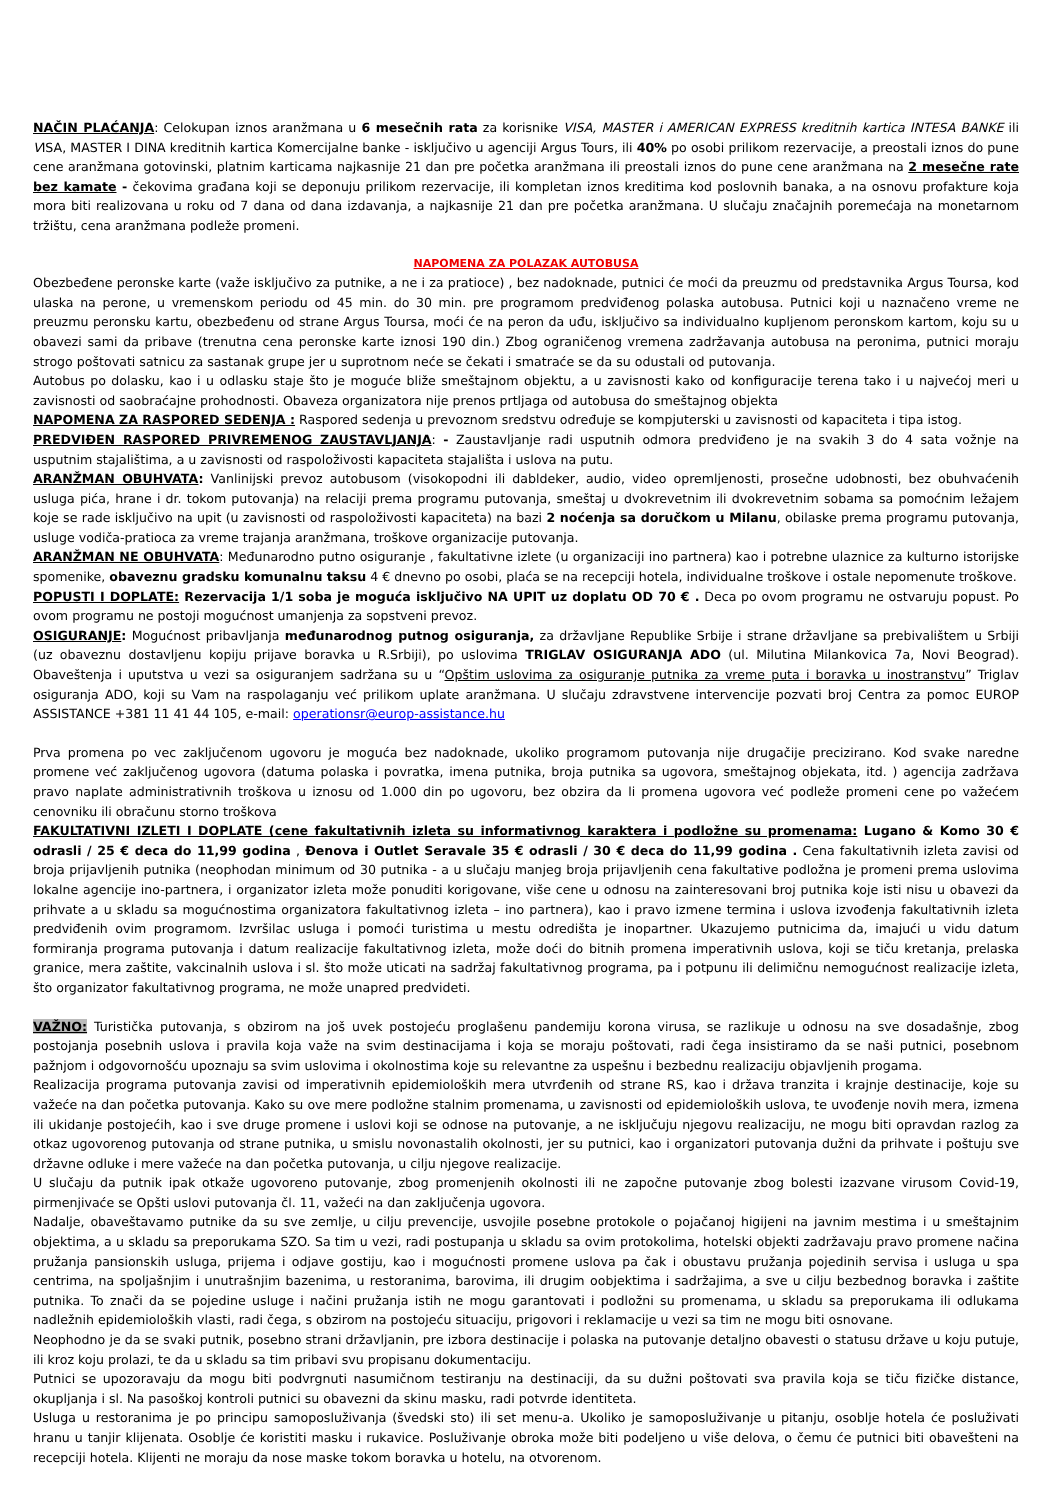NAČIN PLAĆANJA: Celokupan iznos aranžmana u 6 mesečnih rata za korisnike VISA, MASTER i AMERICAN EXPRESS kreditnih kartica INTESA BANKE ili VISA, MASTER I DINA kreditnih kartica Komercijalne banke - isključivo u agenciji Argus Tours, ili 40% po osobi prilikom rezervacije, a preostali iznos do pune cene aranžmana gotovinski, platnim karticama najkasnije 21 dan pre početka aranžmana ili preostali iznos do pune cene aranžmana na 2 mesečne rate bez kamate - čekovima građana koji se deponuju prilikom rezervacije, ili kompletan iznos kreditima kod poslovnih banaka, a na osnovu profakture koja mora biti realizovana u roku od 7 dana od dana izdavanja, a najkasnije 21 dan pre početka aranžmana. U slučaju značajnih poremećaja na monetarnom tržištu, cena aranžmana podleže promeni.
NAPOMENA ZA POLAZAK AUTOBUSA
Obezbeđene peronske karte (važe isključivo za putnike, a ne i za pratioce) , bez nadoknade, putnici će moći da preuzmu od predstavnika Argus Toursa, kod ulaska na perone, u vremenskom periodu od 45 min. do 30 min. pre programom predviđenog polaska autobusa. Putnici koji u naznačeno vreme ne preuzmu peronsku kartu, obezbeđenu od strane Argus Toursa, moći će na peron da uđu, isključivo sa individualno kupljenom peronskom kartom, koju su u obavezi sami da pribave (trenutna cena peronske karte iznosi 190 din.) Zbog ograničenog vremena zadržavanja autobusa na peronima, putnici moraju strogo poštovati satnicu za sastanak grupe jer u suprotnom neće se čekati i smatraće se da su odustali od putovanja.
Autobus po dolasku, kao i u odlasku staje što je moguće bliže smeštajnom objektu, a u zavisnosti kako od konfiguracije terena tako i u najvećoj meri u zavisnosti od saobraćajne prohodnosti. Obaveza organizatora nije prenos prtljaga od autobusa do smeštajnog objekta
NAPOMENA ZA RASPORED SEDENJA : Raspored sedenja u prevoznom sredstvu određuje se kompjuterski u zavisnosti od kapaciteta i tipa istog.
PREDVIĐEN RASPORED PRIVREMENOG ZAUSTAVLJANJA: - Zaustavljanje radi usputnih odmora predviđeno je na svakih 3 do 4 sata vožnje na usputnim stajalištima, a u zavisnosti od raspoloživosti kapaciteta stajališta i uslova na putu.
ARANŽMAN OBUHVATA: Vanlinijski prevoz autobusom (visokopodni ili dabldeker, audio, video opremljenosti, prosečne udobnosti, bez obuhvaćenih usluga pića, hrane i dr. tokom putovanja) na relaciji prema programu putovanja, smeštaj u dvokrevetnim ili dvokrevetnim sobama sa pomoćnim ležajem koje se rade isključivo na upit (u zavisnosti od raspoloživosti kapaciteta) na bazi 2 noćenja sa doručkom u Milanu, obilaske prema programu putovanja, usluge vodiča-pratioca za vreme trajanja aranžmana, troškove organizacije putovanja.
ARANŽMAN NE OBUHVATA: Međunarodno putno osiguranje , fakultativne izlete (u organizaciji ino partnera) kao i potrebne ulaznice za kulturno istorijske spomenike, obaveznu gradsku komunalnu taksu 4 € dnevno po osobi, plaća se na recepciji hotela, individualne troškove i ostale nepomenute troškove.
POPUSTI I DOPLATE: Rezervacija 1/1 soba je moguća isključivo NA UPIT uz doplatu OD 70 € . Deca po ovom programu ne ostvaruju popust. Po ovom programu ne postoji mogućnost umanjenja za sopstveni prevoz.
OSIGURANJE: Mogućnost pribavljanja međunarodnog putnog osiguranja, za državljane Republike Srbije i strane državljane sa prebivalištem u Srbiji (uz obaveznu dostavljenu kopiju prijave boravka u R.Srbiji), po uslovima TRIGLAV OSIGURANJA ADO (ul. Milutina Milankovica 7a, Novi Beograd). Obaveštenja i uputstva u vezi sa osiguranjem sadržana su u “Opštim uslovima za osiguranje putnika za vreme puta i boravka u inostranstvu” Triglav osiguranja ADO, koji su Vam na raspolaganju već prilikom uplate aranžmana. U slučaju zdravstvene intervencije pozvati broj Centra za pomoc EUROP ASSISTANCE +381 11 41 44 105, e-mail: operationsr@europ-assistance.hu
Prva promena po vec zaključenom ugovoru je moguća bez nadoknade, ukoliko programom putovanja nije drugačije precizirano. Kod svake naredne promene već zaključenog ugovora (datuma polaska i povratka, imena putnika, broja putnika sa ugovora, smeštajnog objekata, itd. ) agencija zadržava pravo naplate administrativnih troškova u iznosu od 1.000 din po ugovoru, bez obzira da li promena ugovora već podleže promeni cene po važećem cenovniku ili obračunu storno troškova
FAKULTATIVNI IZLETI I DOPLATE (cene fakultativnih izleta su informativnog karaktera i podložne su promenama: Lugano & Komo 30 € odrasli / 25 € deca do 11,99 godina , Đenova i Outlet Seravale 35 € odrasli / 30 € deca do 11,99 godina . Cena fakultativnih izleta zavisi od broja prijavljenih putnika (neophodan minimum od 30 putnika - a u slučaju manjeg broja prijavljenih cena fakultative podložna je promeni prema uslovima lokalne agencije ino-partnera, i organizator izleta može ponuditi korigovane, više cene u odnosu na zainteresovani broj putnika koje isti nisu u obavezi da prihvate a u skladu sa mogućnostima organizatora fakultativnog izleta – ino partnera), kao i pravo izmene termina i uslova izvođenja fakultativnih izleta predviđenih ovim programom. Izvršilac usluga i pomoći turistima u mestu odredišta je inopartner. Ukazujemo putnicima da, imajući u vidu datum formiranja programa putovanja i datum realizacije fakultativnog izleta, može doći do bitnih promena imperativnih uslova, koji se tiču kretanja, prelaska granice, mera zaštite, vakcinalnih uslova i sl. što može uticati na sadržaj fakultativnog programa, pa i potpunu ili delimičnu nemogućnost realizacije izleta, što organizator fakultativnog programa, ne može unapred predvideti.
VAŽNO: Turistička putovanja, s obzirom na još uvek postojeću proglašenu pandemiju korona virusa, se razlikuje u odnosu na sve dosadašnje, zbog postojanja posebnih uslova i pravila koja važe na svim destinacijama i koja se moraju poštovati, radi čega insistiramo da se naši putnici, posebnom pažnjom i odgovornošću upoznaju sa svim uslovima i okolnostima koje su relevantne za uspešnu i bezbednu realizaciju objavljenih progama.
Realizacija programa putovanja zavisi od imperativnih epidemioloških mera utvrđenih od strane RS, kao i država tranzita i krajnje destinacije, koje su važeće na dan početka putovanja. Kako su ove mere podložne stalnim promenama, u zavisnosti od epidemioloških uslova, te uvođenje novih mera, izmena ili ukidanje postojećih, kao i sve druge promene i uslovi koji se odnose na putovanje, a ne isključuju njegovu realizaciju, ne mogu biti opravdan razlog za otkaz ugovorenog putovanja od strane putnika, u smislu novonastalih okolnosti, jer su putnici, kao i organizatori putovanja dužni da prihvate i poštuju sve državne odluke i mere važeće na dan početka putovanja, u cilju njegove realizacije.
U slučaju da putnik ipak otkaže ugovoreno putovanje, zbog promenjenih okolnosti ili ne započne putovanje zbog bolesti izazvane virusom Covid-19, pirmenjivaće se Opšti uslovi putovanja čl. 11, važeći na dan zaključenja ugovora.
Nadalje, obaveštavamo putnike da su sve zemlje, u cilju prevencije, usvojile posebne protokole o pojačanoj higijeni na javnim mestima i u smeštajnim objektima, a u skladu sa preporukama SZO. Sa tim u vezi, radi postupanja u skladu sa ovim protokolima, hotelski objekti zadržavaju pravo promene načina pružanja pansionskih usluga, prijema i odjave gostiju, kao i mogućnosti promene uslova pa čak i obustavu pružanja pojedinih servisa i usluga u spa centrima, na spoljašnjim i unutrašnjim bazenima, u restoranima, barovima, ili drugim oobjektima i sadržajima, a sve u cilju bezbednog boravka i zaštite putnika. To znači da se pojedine usluge i načini pružanja istih ne mogu garantovati i podložni su promenama, u skladu sa preporukama ili odlukama nadležnih epidemioloških vlasti, radi čega, s obzirom na postojeću situaciju, prigovori i reklamacije u vezi sa tim ne mogu biti osnovane.
Neophodno je da se svaki putnik, posebno strani državljanin, pre izbora destinacije i polaska na putovanje detaljno obavesti o statusu države u koju putuje, ili kroz koju prolazi, te da u skladu sa tim pribavi svu propisanu dokumentaciju.
Putnici se upozoravaju da mogu biti podvrgnuti nasumičnom testiranju na destinaciji, da su dužni poštovati sva pravila koja se tiču fizičke distance, okupljanja i sl. Na pasoškoj kontroli putnici su obavezni da skinu masku, radi potvrde identiteta.
Usluga u restoranima je po principu samoposluživanja (švedski sto) ili set menu-a. Ukoliko je samoposluživanje u pitanju, osoblje hotela će posluživati hranu u tanjir klijenata. Osoblje će koristiti masku i rukavice. Posluživanje obroka može biti podeljeno u više delova, o čemu će putnici biti obavešteni na recepciji hotela. Klijenti ne moraju da nose maske tokom boravka u hotelu, na otvorenom.